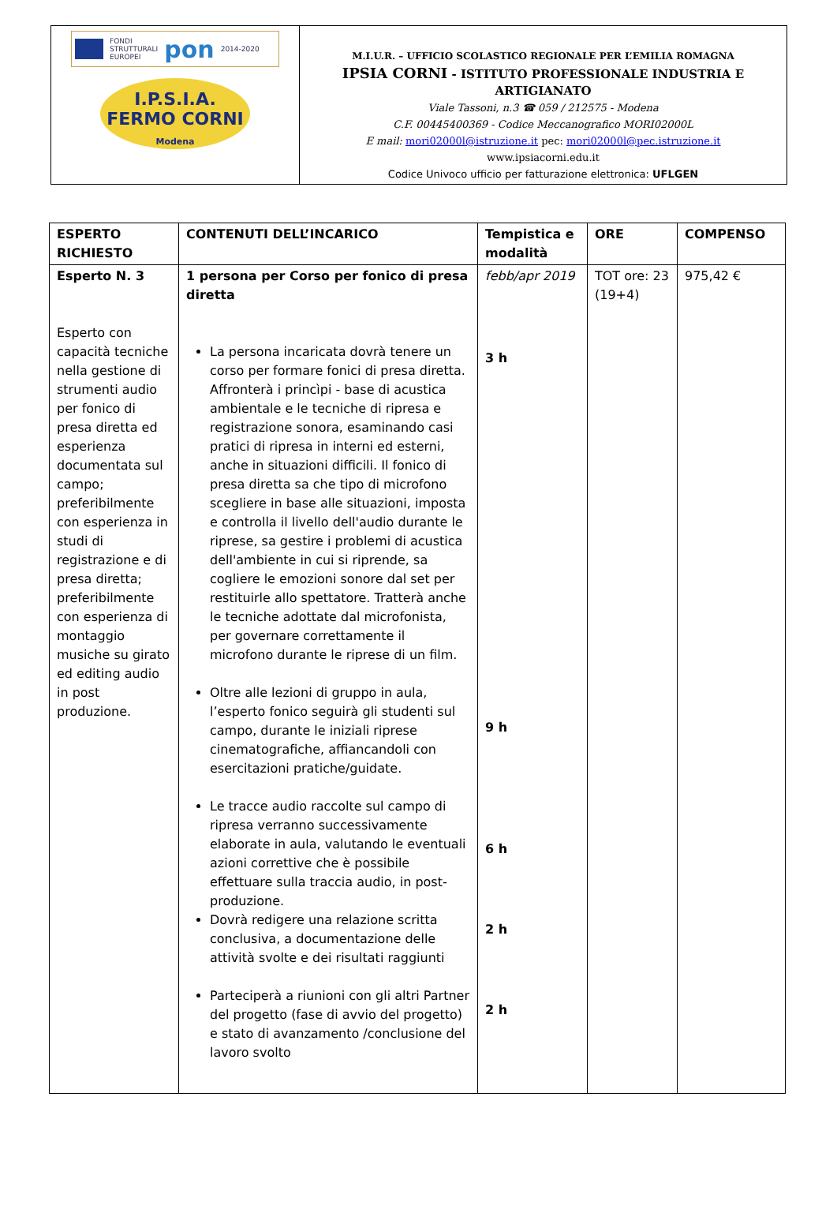FONDI
STRUTTURALI
EUROPEI pon 2014-2020
I.P.S.I.A.
FERMO CORNI
Modena
M.I.U.R. – UFFICIO SCOLASTICO REGIONALE PER L’EMILIA ROMAGNA
IPSIA CORNI - ISTITUTO PROFESSIONALE INDUSTRIA E ARTIGIANATO
Viale Tassoni, n.3 ☎ 059 / 212575 - Modena
C.F. 00445400369 - Codice Meccanografico MORI02000L
E mail: mori02000l@istruzione.it pec: mori02000l@pec.istruzione.it
www.ipsiacorni.edu.it
Codice Univoco ufficio per fatturazione elettronica: UFLGEN
| ESPERTO RICHIESTO | CONTENUTI DELL’INCARICO | Tempistica e modalità | ORE | COMPENSO |
| --- | --- | --- | --- | --- |
| Esperto N. 3 Esperto con capacità tecniche nella gestione di strumenti audio per fonico di presa diretta ed esperienza documentata sul campo; preferibilmente con esperienza in studi di registrazione e di presa diretta; preferibilmente con esperienza di montaggio musiche su girato ed editing audio in post produzione. | 1 persona per Corso per fonico di presa diretta La persona incaricata dovrà tenere un corso per formare fonici di presa diretta. Affronterà i princìpi - base di acustica ambientale e le tecniche di ripresa e registrazione sonora, esaminando casi pratici di ripresa in interni ed esterni, anche in situazioni difficili. Il fonico di presa diretta sa che tipo di microfono scegliere in base alle situazioni, imposta e controlla il livello dell'audio durante le riprese, sa gestire i problemi di acustica dell'ambiente in cui si riprende, sa cogliere le emozioni sonore dal set per restituirle allo spettatore. Tratterà anche le tecniche adottate dal microfonista, per governare correttamente il microfono durante le riprese di un film. Oltre alle lezioni di gruppo in aula, l’esperto fonico seguirà gli studenti sul campo, durante le iniziali riprese cinematografiche, affiancandoli con esercitazioni pratiche/guidate. Le tracce audio raccolte sul campo di ripresa verranno successivamente elaborate in aula, valutando le eventuali azioni correttive che è possibile effettuare sulla traccia audio, in post-produzione. Dovrà redigere una relazione scritta conclusiva, a documentazione delle attività svolte e dei risultati raggiunti Parteciperà a riunioni con gli altri Partner del progetto (fase di avvio del progetto) e stato di avanzamento /conclusione del lavoro svolto | febb/apr 2019 3 h 9 h 6 h 2 h 2 h | TOT ore: 23 (19+4) | 975,42 € |